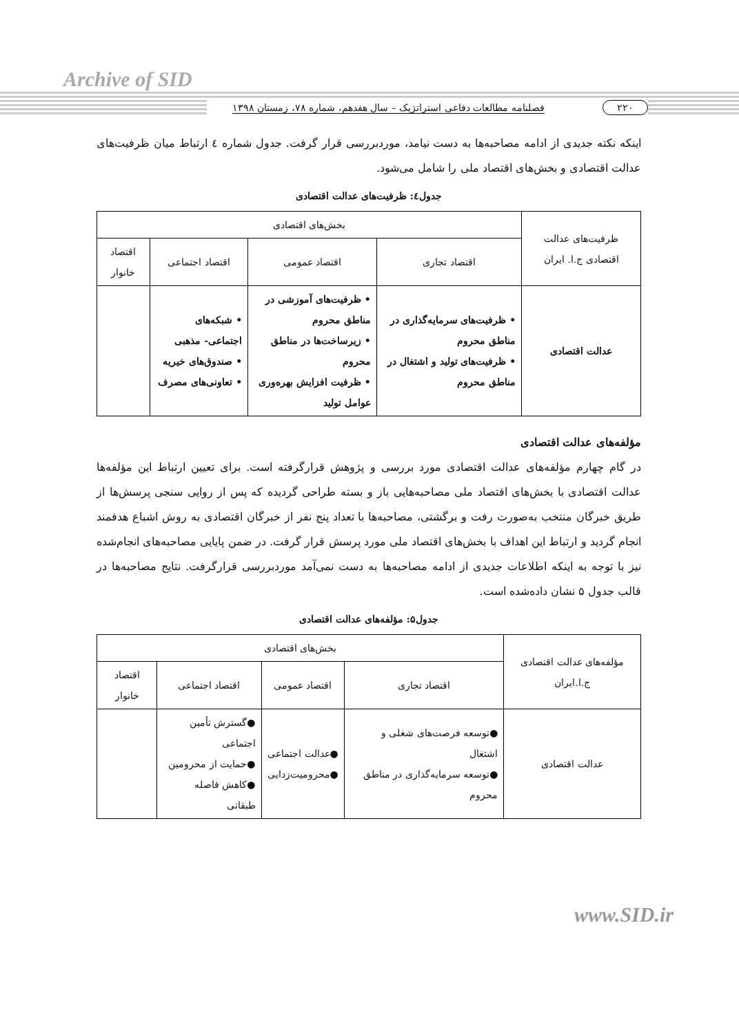Archive of SID
۲۲۰ فصلنامه مطالعات دفاعی استراتژیک – سال هفدهم، شماره ۷۸، زمستان ۱۳۹۸
اینکه نکته جدیدی از ادامه مصاحبه‌ها به دست نیامد، موردبررسی قرار گرفت. جدول شماره ٤ ارتباط میان ظرفیت‌های عدالت اقتصادی و بخش‌های اقتصاد ملی را شامل می‌شود.
جدول٤: ظرفیت‌های عدالت اقتصادی
| ظرفیت‌های عدالت اقتصادی ج.ا. ایران | بخش‌های اقتصادی | | | |
| --- | --- | --- | --- | --- |
| | اقتصاد تجاری | اقتصاد عمومی | اقتصاد اجتماعی | اقتصاد خانوار |
| عدالت اقتصادی | • ظرفیت‌های سرمایه‌گذاری در مناطق محروم • ظرفیت‌های تولید و اشتغال در مناطق محروم | • ظرفیت‌های آموزشی در مناطق محروم • زیرساخت‌ها در مناطق محروم • ظرفیت افزایش بهره‌وری عوامل تولید | • شبکه‌های اجتماعی- مذهبی • صندوق‌های خیریه • تعاونی‌های مصرف | |
مؤلفه‌های عدالت اقتصادی
در گام چهارم مؤلفه‌های عدالت اقتصادی مورد بررسی و پژوهش قرارگرفته است. برای تعیین ارتباط این مؤلفه‌ها عدالت اقتصادی با بخش‌های اقتصاد ملی مصاحبه‌هایی باز و بسته طراحی گردیده که پس از روایی سنجی پرسش‌ها از طریق خبرگان منتخب به‌صورت رفت و برگشتی، مصاحبه‌ها با تعداد پنج نفر از خبرگان اقتصادی به روش اشباع هدفمند انجام گردید و ارتباط این اهداف با بخش‌های اقتصاد ملی مورد پرسش قرار گرفت. در ضمن پایایی مصاحبه‌های انجام‌شده نیز با توجه به اینکه اطلاعات جدیدی از ادامه مصاحبه‌ها به دست نمی‌آمد موردبررسی قرارگرفت. نتایج مصاحبه‌ها در قالب جدول ۵ نشان داده‌شده است.
جدول۵: مؤلفه‌های عدالت اقتصادی
| مؤلفه‌های عدالت اقتصادی ج.ا.ایران | بخش‌های اقتصادی | | | |
| --- | --- | --- | --- | --- |
| | اقتصاد تجاری | اقتصاد عمومی | اقتصاد اجتماعی | اقتصاد خانوار |
| عدالت اقتصادی | ●توسعه فرصت‌های شغلی و اشتغال ●توسعه سرمایه‌گذاری در مناطق محروم | ●عدالت اجتماعی ●محرومیت‌زدایی | ●گسترش تأمین اجتماعی ●حمایت از محرومین ●کاهش فاصله طبقاتی | |
www.SID.ir